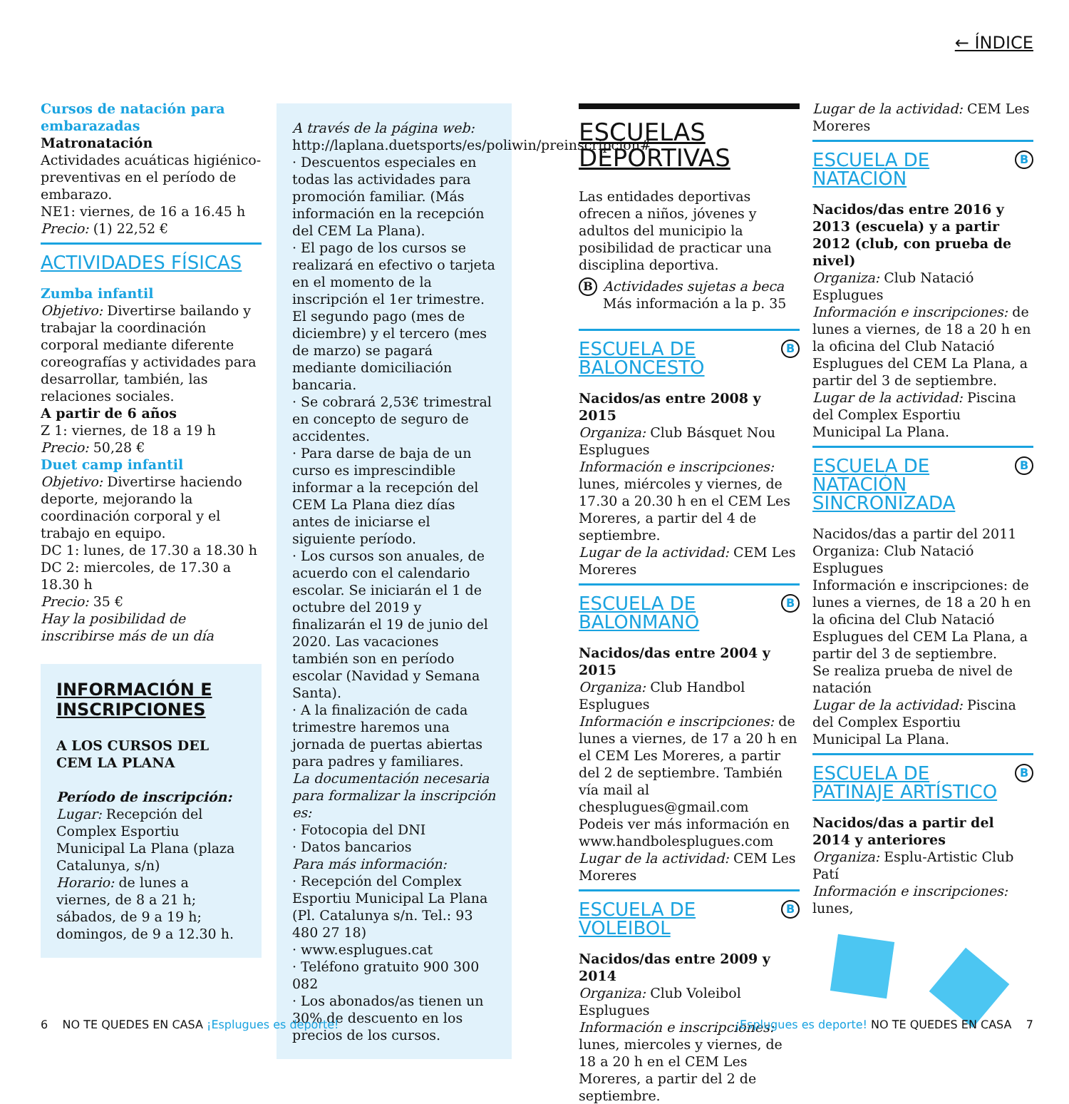← ÍNDICE
Cursos de natación para embarazadas
Matronatación
Actividades acuáticas higiénico-preventivas en el período de embarazo.
NE1: viernes, de 16 a 16.45 h
Precio: (1) 22,52 €
ACTIVIDADES FÍSICAS
Zumba infantil
Objetivo: Divertirse bailando y trabajar la coordinación corporal mediante diferente coreografías y actividades para desarrollar, también, las relaciones sociales.
A partir de 6 años
Z 1: viernes, de 18 a 19 h
Precio: 50,28 €
Duet camp infantil
Objetivo: Divertirse haciendo deporte, mejorando la coordinación corporal y el trabajo en equipo.
DC 1: lunes, de 17.30 a 18.30 h
DC 2: miercoles, de 17.30 a 18.30 h
Precio: 35 €
Hay la posibilidad de inscribirse más de un día
INFORMACIÓN E INSCRIPCIONES
A LOS CURSOS DEL CEM LA PLANA
Período de inscripción:
Lugar: Recepción del Complex Esportiu Municipal La Plana (plaza Catalunya, s/n)
Horario: de lunes a viernes, de 8 a 21 h; sábados, de 9 a 19 h; domingos, de 9 a 12.30 h.
A través de la página web: http://laplana.duetsports/es/poliwin/preinscripcion#
· Descuentos especiales en todas las actividades para promoción familiar. (Más información en la recepción del CEM La Plana).
· El pago de los cursos se realizará en efectivo o tarjeta en el momento de la inscripción el 1er trimestre. El segundo pago (mes de diciembre) y el tercero (mes de marzo) se pagará mediante domiciliación bancaria.
· Se cobrará 2,53€ trimestral en concepto de seguro de accidentes.
· Para darse de baja de un curso es imprescindible informar a la recepción del CEM La Plana diez días antes de iniciarse el siguiente período.
· Los cursos son anuales, de acuerdo con el calendario escolar. Se iniciarán el 1 de octubre del 2019 y finalizarán el 19 de junio del 2020. Las vacaciones también son en período escolar (Navidad y Semana Santa).
· A la finalización de cada trimestre haremos una jornada de puertas abiertas para padres y familiares.
La documentación necesaria para formalizar la inscripción es:
· Fotocopia del DNI
· Datos bancarios
Para más información:
· Recepción del Complex Esportiu Municipal La Plana (Pl. Catalunya s/n. Tel.: 93 480 27 18)
· www.esplugues.cat
· Teléfono gratuito 900 300 082
· Los abonados/as tienen un 30% de descuento en los precios de los cursos.
ESCUELAS DEPORTIVAS
Las entidades deportivas ofrecen a niños, jóvenes y adultos del municipio la posibilidad de practicar una disciplina deportiva.
BActividades sujetas a beca
Más información a la p. 35
BESCUELA DE BALONCESTO
Nacidos/as entre 2008 y 2015
Organiza: Club Básquet Nou Esplugues
Información e inscripciones: lunes, miércoles y viernes, de 17.30 a 20.30 h en el CEM Les Moreres, a partir del 4 de septiembre.
Lugar de la actividad: CEM Les Moreres
BESCUELA DE BALONMANO
Nacidos/das entre 2004 y 2015
Organiza: Club Handbol Esplugues
Información e inscripciones: de lunes a viernes, de 17 a 20 h en el CEM Les Moreres, a partir del 2 de septiembre. También vía mail al chesplugues@gmail.com
Podeis ver más información en www.handbolesplugues.com
Lugar de la actividad: CEM Les Moreres
BESCUELA DE VOLEIBOL
Nacidos/das entre 2009 y 2014
Organiza: Club Voleibol Esplugues
Información e inscripciones: lunes, miercoles y viernes, de 18 a 20 h en el CEM Les Moreres, a partir del 2 de septiembre.
Lugar de la actividad: CEM Les Moreres
BESCUELA DE NATACIÓN
Nacidos/das entre 2016 y 2013 (escuela) y a partir 2012 (club, con prueba de nivel)
Organiza: Club Natació Esplugues
Información e inscripciones: de lunes a viernes, de 18 a 20 h en la oficina del Club Natació Esplugues del CEM La Plana, a partir del 3 de septiembre.
Lugar de la actividad: Piscina del Complex Esportiu Municipal La Plana.
BESCUELA DE NATACIÓN SINCRONIZADA
Nacidos/das a partir del 2011
Organiza: Club Natació Esplugues
Información e inscripciones: de lunes a viernes, de 18 a 20 h en la oficina del Club Natació Esplugues del CEM La Plana, a partir del 3 de septiembre.
Se realiza prueba de nivel de natación
Lugar de la actividad: Piscina del Complex Esportiu Municipal La Plana.
BESCUELA DE PATINAJE ARTÍSTICO
Nacidos/das a partir del 2014 y anteriores
Organiza: Esplu-Artistic Club Patí
Información e inscripciones: lunes,
6 NO TE QUEDES EN CASA ¡Esplugues es deporte!
¡Esplugues es deporte! NO TE QUEDES EN CASA 7